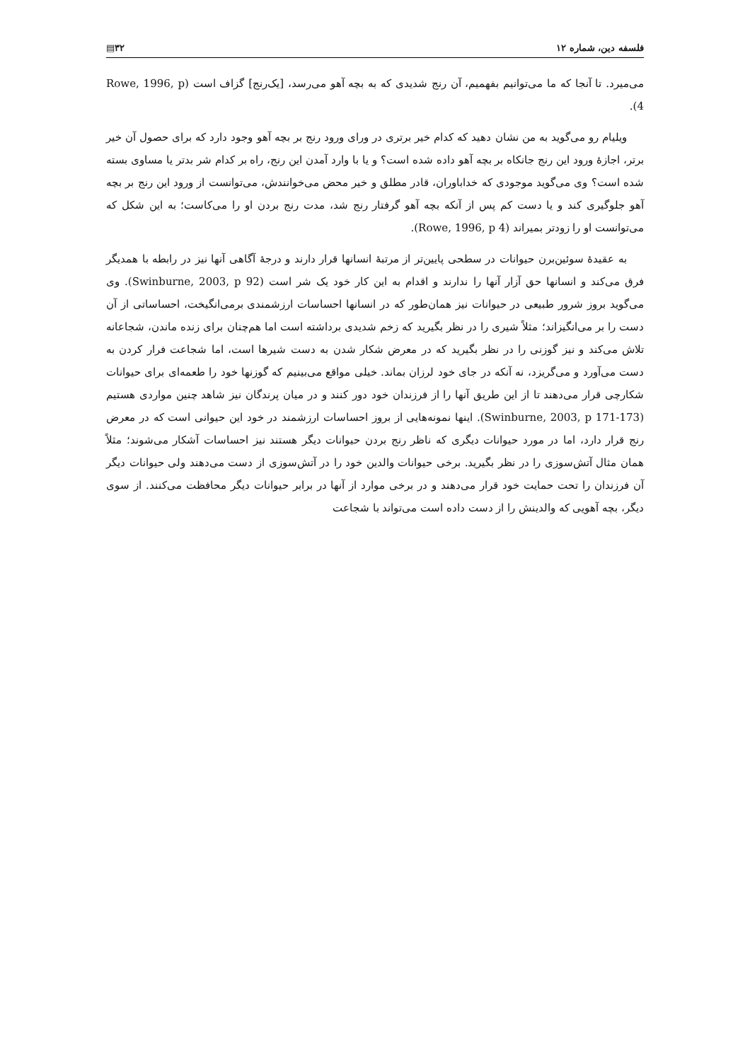فلسفه دین، شماره ۱۲ ۳۲▤
می‌میرد. تا آنجا که ما می‌توانیم بفهمیم، آن رنج شدیدی که به بچه آهو می‌رسد، [یک‌رنج] گزاف است (Rowe, 1996, p 4).
ویلیام رو می‌گوید به من نشان دهید که کدام خیر برتری در ورای ورود رنج بر بچه آهو وجود دارد که برای حصول آن خیر برتر، اجازهٔ ورود این رنج جانکاه بر بچه آهو داده شده است؟ و یا با وارد آمدن این رنج، راه بر کدام شر بدتر یا مساوی بسته شده است؟ وی می‌گوید موجودی که خداباوران، قادر مطلق و خیر محض می‌خوانندش، می‌توانست از ورود این رنج بر بچه آهو جلوگیری کند و یا دست کم پس از آنکه بچه آهو گرفتار رنج شد، مدت رنج بردن او را می‌کاست؛ به این شکل که می‌توانست او را زودتر بمیراند (Rowe, 1996, p 4).
به عقیدهٔ سوئین‌برن حیوانات در سطحی پایین‌تر از مرتبهٔ انسانها قرار دارند و درجهٔ آگاهی آنها نیز در رابطه با همدیگر فرق می‌کند و انسانها حق آزار آنها را ندارند و اقدام به این کار خود یک شر است (Swinburne, 2003, p 92). وی می‌گوید بروز شرور طبیعی در حیوانات نیز همان‌طور که در انسانها احساسات ارزشمندی برمی‌انگیخت، احساساتی از آن دست را بر می‌انگیزاند؛ مثلاً شیری را در نظر بگیرید که زخم شدیدی برداشته است اما هم‌چنان برای زنده ماندن، شجاعانه تلاش می‌کند و نیز گوزنی را در نظر بگیرید که در معرض شکار شدن به دست شیرها است، اما شجاعت فرار کردن به دست می‌آورد و می‌گریزد، نه آنکه در جای خود لرزان بماند. خیلی مواقع می‌بینیم که گوزنها خود را طعمه‌ای برای حیوانات شکارچی قرار می‌دهند تا از این طریق آنها را از فرزندان خود دور کنند و در میان پرندگان نیز شاهد چنین مواردی هستیم (Swinburne, 2003, p 171-173). اینها نمونه‌هایی از بروز احساسات ارزشمند در خود این حیوانی است که در معرض رنج قرار دارد، اما در مورد حیوانات دیگری که ناظر رنج بردن حیوانات دیگر هستند نیز احساسات آشکار می‌شوند؛ مثلاً همان مثال آتش‌سوزی را در نظر بگیرید. برخی حیوانات والدین خود را در آتش‌سوزی از دست می‌دهند ولی حیوانات دیگر آن فرزندان را تحت حمایت خود قرار می‌دهند و در برخی موارد از آنها در برابر حیوانات دیگر محافظت می‌کنند. از سوی دیگر، بچه آهویی که والدینش را از دست داده است می‌تواند با شجاعت